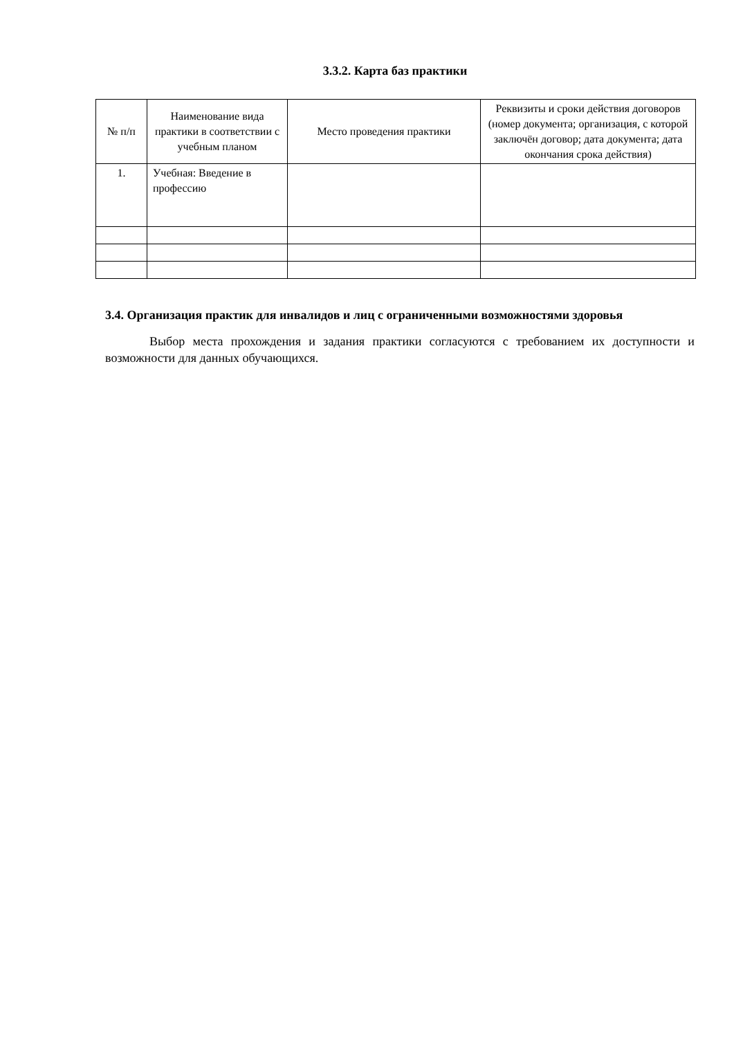3.3.2. Карта баз практики
| № п/п | Наименование вида практики в соответствии с учебным планом | Место проведения практики | Реквизиты и сроки действия договоров (номер документа; организация, с которой заключён договор; дата документа; дата окончания срока действия) |
| --- | --- | --- | --- |
| 1. | Учебная: Введение в профессию | | |
3.4. Организация практик для инвалидов и лиц с ограниченными возможностями здоровья
Выбор места прохождения и задания практики согласуются с требованием их доступности и возможности для данных обучающихся.